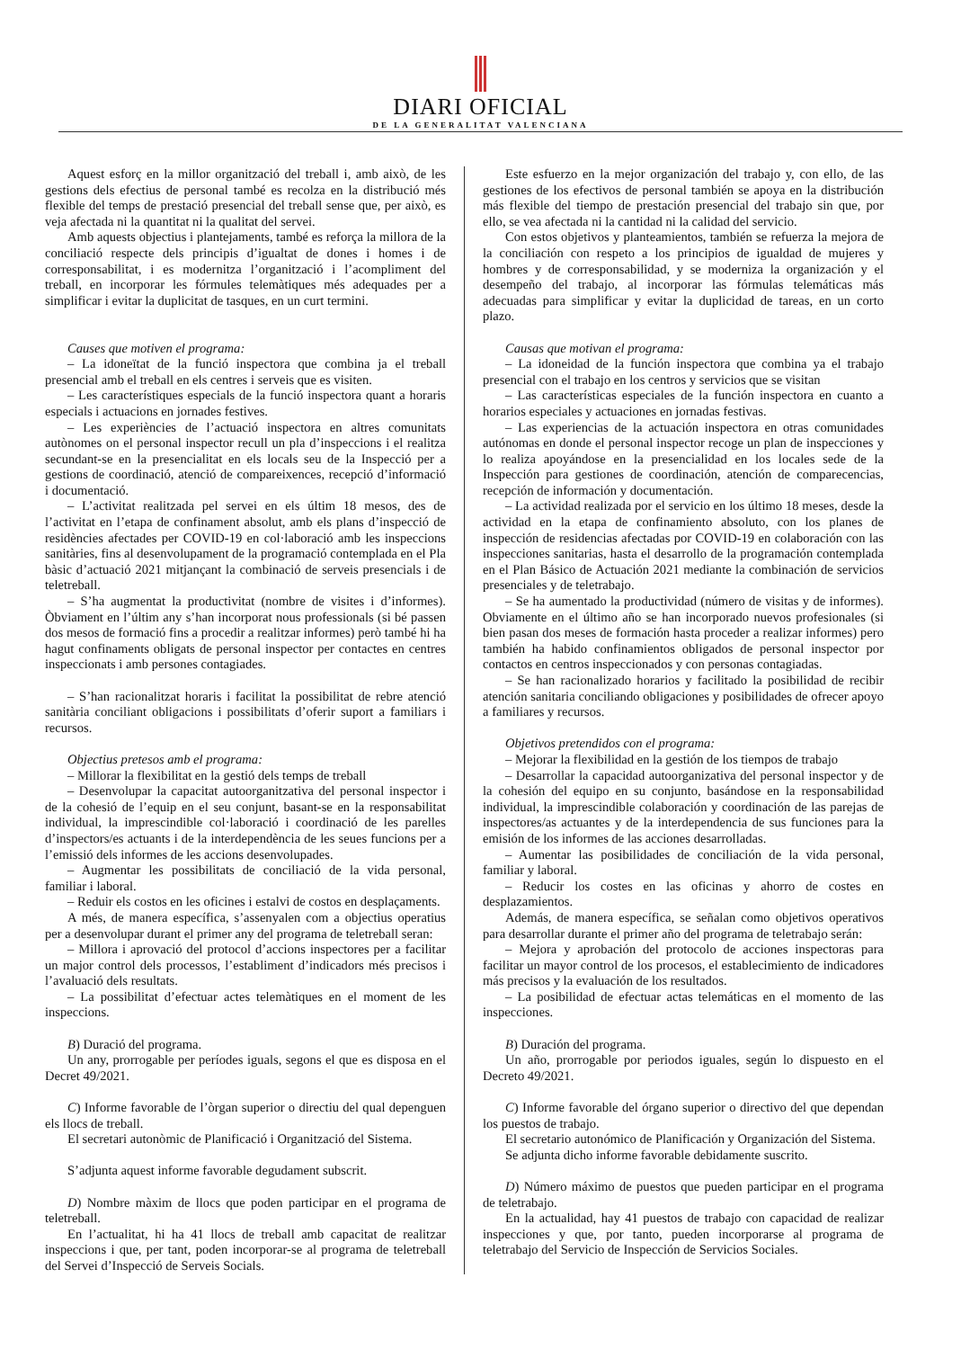DIARI OFICIAL
DE LA GENERALITAT VALENCIANA
Aquest esforç en la millor organització del treball i, amb això, de les gestions dels efectius de personal també es recolza en la distribució més flexible del temps de prestació presencial del treball sense que, per això, es veja afectada ni la quantitat ni la qualitat del servei.
Amb aquests objectius i plantejaments, també es reforça la millora de la conciliació respecte dels principis d’igualtat de dones i homes i de corresponsabilitat, i es modernitza l’organització i l’acompliment del treball, en incorporar les fórmules telemàtiques més adequades per a simplificar i evitar la duplicitat de tasques, en un curt termini.
Causes que motiven el programa:
– La idoneïtat de la funció inspectora que combina ja el treball presencial amb el treball en els centres i serveis que es visiten.
– Les característiques especials de la funció inspectora quant a horaris especials i actuacions en jornades festives.
– Les experiències de l’actuació inspectora en altres comunitats autònomes on el personal inspector recull un pla d’inspeccions i el realitza secundant-se en la presencialitat en els locals seu de la Inspecció per a gestions de coordinació, atenció de compareixences, recepció d’informació i documentació.
– L’activitat realitzada pel servei en els últim 18 mesos, des de l’activitat en l’etapa de confinament absolut, amb els plans d’inspecció de residències afectades per COVID-19 en col·laboració amb les inspeccions sanitàries, fins al desenvolupament de la programació contemplada en el Pla bàsic d’actuació 2021 mitjançant la combinació de serveis presencials i de teletreball.
– S’ha augmentat la productivitat (nombre de visites i d’informes). Òbviament en l’últim any s’han incorporat nous professionals (si bé passen dos mesos de formació fins a procedir a realitzar informes) però també hi ha hagut confinaments obligats de personal inspector per contactes en centres inspeccionats i amb persones contagiades.
– S’han racionalitzat horaris i facilitat la possibilitat de rebre atenció sanitària conciliant obligacions i possibilitats d’oferir suport a familiars i recursos.
Objectius pretesos amb el programa:
– Millorar la flexibilitat en la gestió dels temps de treball
– Desenvolupar la capacitat autoorganitzativa del personal inspector i de la cohesió de l’equip en el seu conjunt, basant-se en la responsabilitat individual, la imprescindible col·laboració i coordinació de les parelles d’inspectors/es actuants i de la interdependència de les seues funcions per a l’emissió dels informes de les accions desenvolupades.
– Augmentar les possibilitats de conciliació de la vida personal, familiar i laboral.
– Reduir els costos en les oficines i estalvi de costos en desplaçaments.
A més, de manera específica, s’assenyalen com a objectius operatius per a desenvolupar durant el primer any del programa de teletreball seran:
– Millora i aprovació del protocol d’accions inspectores per a facilitar un major control dels processos, l’establiment d’indicadors més precisos i l’avaluació dels resultats.
– La possibilitat d’efectuar actes telemàtiques en el moment de les inspeccions.
B) Duració del programa.
Un any, prorrogable per períodes iguals, segons el que es disposa en el Decret 49/2021.
C) Informe favorable de l’òrgan superior o directiu del qual depenguen els llocs de treball.
El secretari autonòmic de Planificació i Organització del Sistema.
S’adjunta aquest informe favorable degudament subscrit.
D) Nombre màxim de llocs que poden participar en el programa de teletreball.
En l’actualitat, hi ha 41 llocs de treball amb capacitat de realitzar inspeccions i que, per tant, poden incorporar-se al programa de teletreball del Servei d’Inspecció de Serveis Socials.
Este esfuerzo en la mejor organización del trabajo y, con ello, de las gestiones de los efectivos de personal también se apoya en la distribución más flexible del tiempo de prestación presencial del trabajo sin que, por ello, se vea afectada ni la cantidad ni la calidad del servicio.
Con estos objetivos y planteamientos, también se refuerza la mejora de la conciliación con respeto a los principios de igualdad de mujeres y hombres y de corresponsabilidad, y se moderniza la organización y el desempeño del trabajo, al incorporar las fórmulas telemáticas más adecuadas para simplificar y evitar la duplicidad de tareas, en un corto plazo.
Causas que motivan el programa:
– La idoneidad de la función inspectora que combina ya el trabajo presencial con el trabajo en los centros y servicios que se visitan
– Las características especiales de la función inspectora en cuanto a horarios especiales y actuaciones en jornadas festivas.
– Las experiencias de la actuación inspectora en otras comunidades autónomas en donde el personal inspector recoge un plan de inspecciones y lo realiza apoyándose en la presencialidad en los locales sede de la Inspección para gestiones de coordinación, atención de comparecencias, recepción de información y documentación.
– La actividad realizada por el servicio en los último 18 meses, desde la actividad en la etapa de confinamiento absoluto, con los planes de inspección de residencias afectadas por COVID-19 en colaboración con las inspecciones sanitarias, hasta el desarrollo de la programación contemplada en el Plan Básico de Actuación 2021 mediante la combinación de servicios presenciales y de teletrabajo.
– Se ha aumentado la productividad (número de visitas y de informes). Obviamente en el último año se han incorporado nuevos profesionales (si bien pasan dos meses de formación hasta proceder a realizar informes) pero también ha habido confinamientos obligados de personal inspector por contactos en centros inspeccionados y con personas contagiadas.
– Se han racionalizado horarios y facilitado la posibilidad de recibir atención sanitaria conciliando obligaciones y posibilidades de ofrecer apoyo a familiares y recursos.
Objetivos pretendidos con el programa:
– Mejorar la flexibilidad en la gestión de los tiempos de trabajo
– Desarrollar la capacidad autoorganizativa del personal inspector y de la cohesión del equipo en su conjunto, basándose en la responsabilidad individual, la imprescindible colaboración y coordinación de las parejas de inspectores/as actuantes y de la interdependencia de sus funciones para la emisión de los informes de las acciones desarrolladas.
– Aumentar las posibilidades de conciliación de la vida personal, familiar y laboral.
– Reducir los costes en las oficinas y ahorro de costes en desplazamientos.
Además, de manera específica, se señalan como objetivos operativos para desarrollar durante el primer año del programa de teletrabajo serán:
– Mejora y aprobación del protocolo de acciones inspectoras para facilitar un mayor control de los procesos, el establecimiento de indicadores más precisos y la evaluación de los resultados.
– La posibilidad de efectuar actas telemáticas en el momento de las inspecciones.
B) Duración del programa.
Un año, prorrogable por periodos iguales, según lo dispuesto en el Decreto 49/2021.
C) Informe favorable del órgano superior o directivo del que dependan los puestos de trabajo.
El secretario autonómico de Planificación y Organización del Sistema.
Se adjunta dicho informe favorable debidamente suscrito.
D) Número máximo de puestos que pueden participar en el programa de teletrabajo.
En la actualidad, hay 41 puestos de trabajo con capacidad de realizar inspecciones y que, por tanto, pueden incorporarse al programa de teletrabajo del Servicio de Inspección de Servicios Sociales.